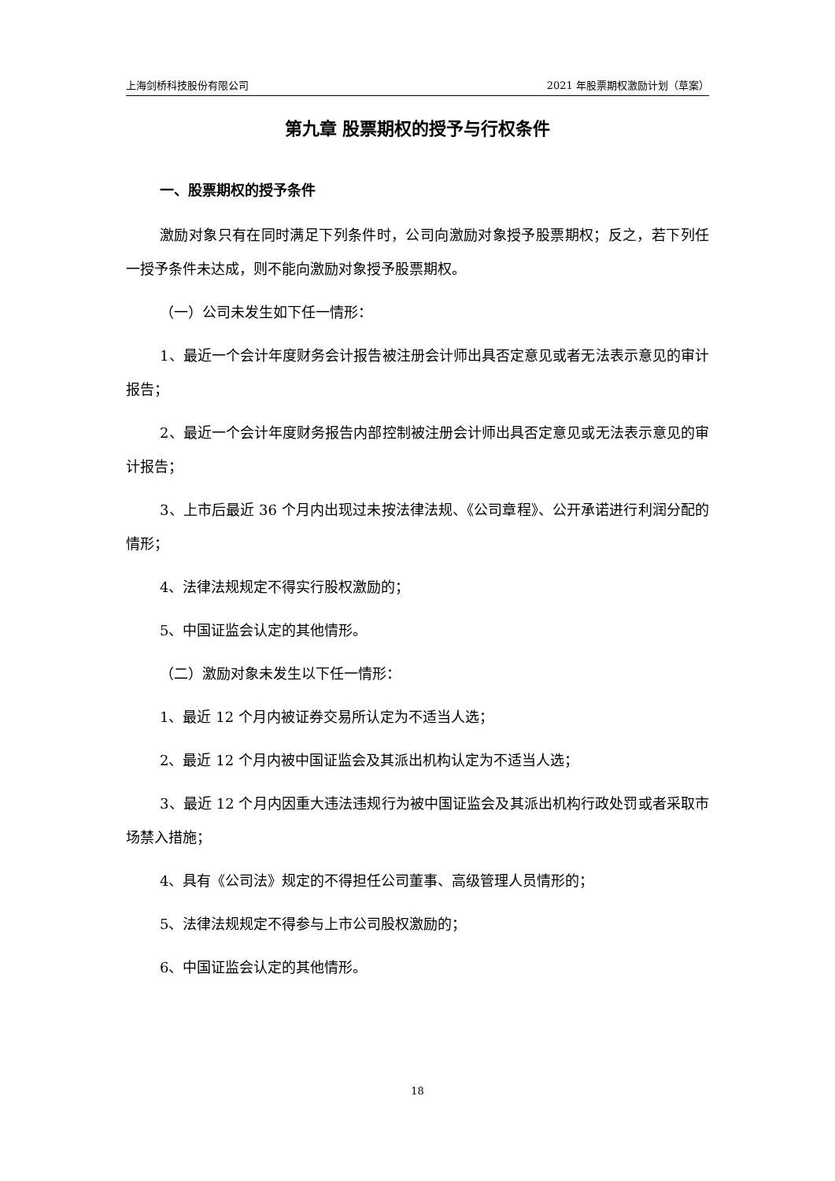上海剑桥科技股份有限公司 2021 年股票期权激励计划（草案）
第九章 股票期权的授予与行权条件
一、股票期权的授予条件
激励对象只有在同时满足下列条件时，公司向激励对象授予股票期权；反之，若下列任一授予条件未达成，则不能向激励对象授予股票期权。
（一）公司未发生如下任一情形：
1、最近一个会计年度财务会计报告被注册会计师出具否定意见或者无法表示意见的审计报告；
2、最近一个会计年度财务报告内部控制被注册会计师出具否定意见或无法表示意见的审计报告；
3、上市后最近 36 个月内出现过未按法律法规、《公司章程》、公开承诺进行利润分配的情形；
4、法律法规规定不得实行股权激励的；
5、中国证监会认定的其他情形。
（二）激励对象未发生以下任一情形：
1、最近 12 个月内被证券交易所认定为不适当人选；
2、最近 12 个月内被中国证监会及其派出机构认定为不适当人选；
3、最近 12 个月内因重大违法违规行为被中国证监会及其派出机构行政处罚或者采取市场禁入措施；
4、具有《公司法》规定的不得担任公司董事、高级管理人员情形的；
5、法律法规规定不得参与上市公司股权激励的；
6、中国证监会认定的其他情形。
18